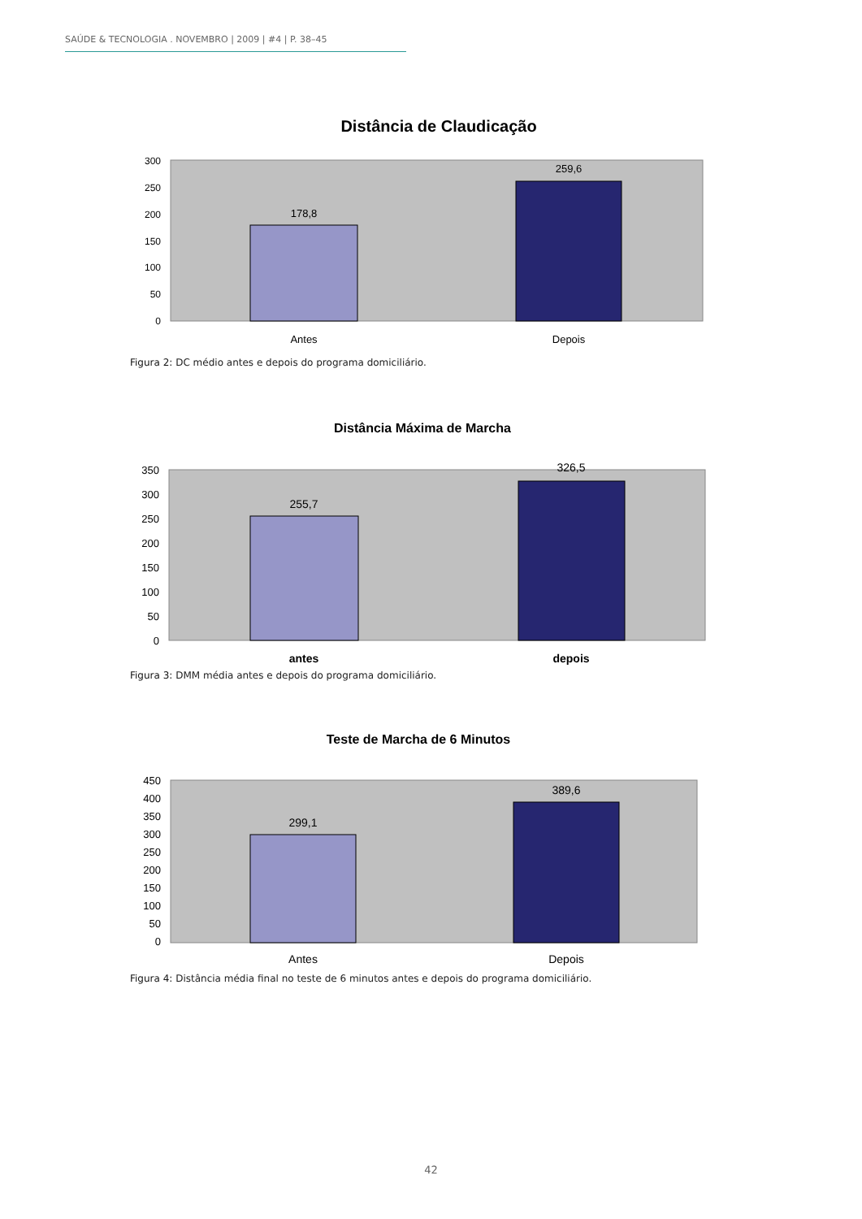SAÚDE & TECNOLOGIA . NOVEMBRO | 2009 | #4 | P. 38–45
Distância de Claudicação
300
250
200
150
100
50
0
178,8
259,6
Antes
Depois
Figura 2: DC médio antes e depois do programa domiciliário.
Distância Máxima de Marcha
350
300
250
200
150
100
50
0
255,7
326,5
antes
depois
Figura 3: DMM média antes e depois do programa domiciliário.
Teste de Marcha de 6 Minutos
450
400
350
300
250
200
150
100
50
0
299,1
389,6
Antes
Depois
Figura 4: Distância média final no teste de 6 minutos antes e depois do programa domiciliário.
42